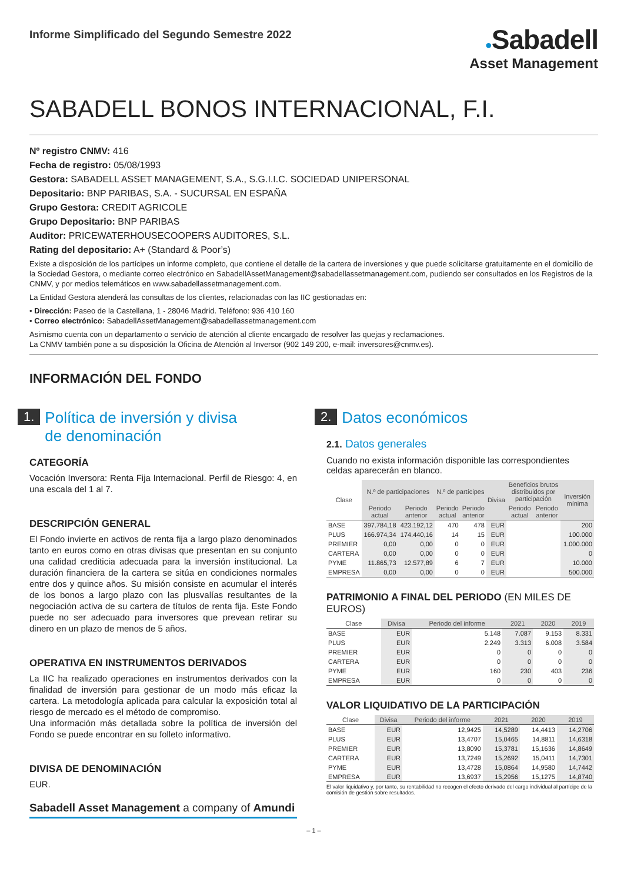Informe Simplificado del Segundo Semestre 2022
●Sabadell
Asset Management
SABADELL BONOS INTERNACIONAL, F.I.
Nº registro CNMV: 416
Fecha de registro: 05/08/1993
Gestora: SABADELL ASSET MANAGEMENT, S.A., S.G.I.I.C. SOCIEDAD UNIPERSONAL
Depositario: BNP PARIBAS, S.A. - SUCURSAL EN ESPAÑA
Grupo Gestora: CREDIT AGRICOLE
Grupo Depositario: BNP PARIBAS
Auditor: PRICEWATERHOUSECOOPERS AUDITORES, S.L.
Rating del depositario: A+ (Standard & Poor’s)
Existe a disposición de los partícipes un informe completo, que contiene el detalle de la cartera de inversiones y que puede solicitarse gratuitamente en el domicilio de la Sociedad Gestora, o mediante correo electrónico en SabadellAssetManagement@sabadellassetmanagement.com, pudiendo ser consultados en los Registros de la CNMV, y por medios telemáticos en www.sabadellassetmanagement.com.
La Entidad Gestora atenderá las consultas de los clientes, relacionadas con las IIC gestionadas en:
• Dirección: Paseo de la Castellana, 1 - 28046 Madrid. Teléfono: 936 410 160
• Correo electrónico: SabadellAssetManagement@sabadellassetmanagement.com
Asimismo cuenta con un departamento o servicio de atención al cliente encargado de resolver las quejas y reclamaciones.
La CNMV también pone a su disposición la Oficina de Atención al Inversor (902 149 200, e-mail: inversores@cnmv.es).
INFORMACIÓN DEL FONDO
1. Política de inversión y divisa
de denominación
CATEGORÍA
Vocación Inversora: Renta Fija Internacional. Perfil de Riesgo: 4, en una escala del 1 al 7.
DESCRIPCIÓN GENERAL
El Fondo invierte en activos de renta fija a largo plazo denominados tanto en euros como en otras divisas que presentan en su conjunto una calidad crediticia adecuada para la inversión institucional. La duración financiera de la cartera se sitúa en condiciones normales entre dos y quince años. Su misión consiste en acumular el interés de los bonos a largo plazo con las plusvalías resultantes de la negociación activa de su cartera de títulos de renta fija. Este Fondo puede no ser adecuado para inversores que prevean retirar su dinero en un plazo de menos de 5 años.
OPERATIVA EN INSTRUMENTOS DERIVADOS
La IIC ha realizado operaciones en instrumentos derivados con la finalidad de inversión para gestionar de un modo más eficaz la cartera. La metodología aplicada para calcular la exposición total al riesgo de mercado es el método de compromiso.
Una información más detallada sobre la política de inversión del Fondo se puede encontrar en su folleto informativo.
DIVISA DE DENOMINACIÓN
EUR.
Sabadell Asset Management a company of Amundi
2. Datos económicos
2.1. Datos generales
Cuando no exista información disponible las correspondientes celdas aparecerán en blanco.
| Clase | N.º de participaciones | | N.º de partícipes | | Divisa | Beneficios brutos distribuidos por participación | | Inversión mínima |
| --- | --- | --- | --- | --- | --- | --- | --- | --- |
| | Periodo actual | Periodo anterior | Periodo actual | Periodo anterior | | Periodo actual | Periodo anterior | |
| BASE | 397.784,18 | 423.192,12 | 470 | 478 | EUR | | | 200 |
| PLUS | 166.974,34 | 174.440,16 | 14 | 15 | EUR | | | 100.000 |
| PREMIER | 0,00 | 0,00 | 0 | 0 | EUR | | | 1.000.000 |
| CARTERA | 0,00 | 0,00 | 0 | 0 | EUR | | | 0 |
| PYME | 11.865,73 | 12.577,89 | 6 | 7 | EUR | | | 10.000 |
| EMPRESA | 0,00 | 0,00 | 0 | 0 | EUR | | | 500.000 |
PATRIMONIO A FINAL DEL PERIODO (EN MILES DE EUROS)
| Clase | Divisa | Periodo del informe | 2021 | 2020 | 2019 |
| --- | --- | --- | --- | --- | --- |
| BASE | EUR | 5.148 | 7.087 | 9.153 | 8.331 |
| PLUS | EUR | 2.249 | 3.313 | 6.008 | 3.584 |
| PREMIER | EUR | 0 | 0 | 0 | 0 |
| CARTERA | EUR | 0 | 0 | 0 | 0 |
| PYME | EUR | 160 | 230 | 403 | 236 |
| EMPRESA | EUR | 0 | 0 | 0 | 0 |
VALOR LIQUIDATIVO DE LA PARTICIPACIÓN
| Clase | Divisa | Periodo del informe | 2021 | 2020 | 2019 |
| --- | --- | --- | --- | --- | --- |
| BASE | EUR | 12,9425 | 14,5289 | 14,4413 | 14,2706 |
| PLUS | EUR | 13,4707 | 15,0465 | 14,8811 | 14,6318 |
| PREMIER | EUR | 13,8090 | 15,3781 | 15,1636 | 14,8649 |
| CARTERA | EUR | 13,7249 | 15,2692 | 15,0411 | 14,7301 |
| PYME | EUR | 13,4728 | 15,0864 | 14,9580 | 14,7442 |
| EMPRESA | EUR | 13,6937 | 15,2956 | 15,1275 | 14,8740 |
El valor liquidativo y, por tanto, su rentabilidad no recogen el efecto derivado del cargo individual al partícipe de la comisión de gestión sobre resultados.
– 1 –